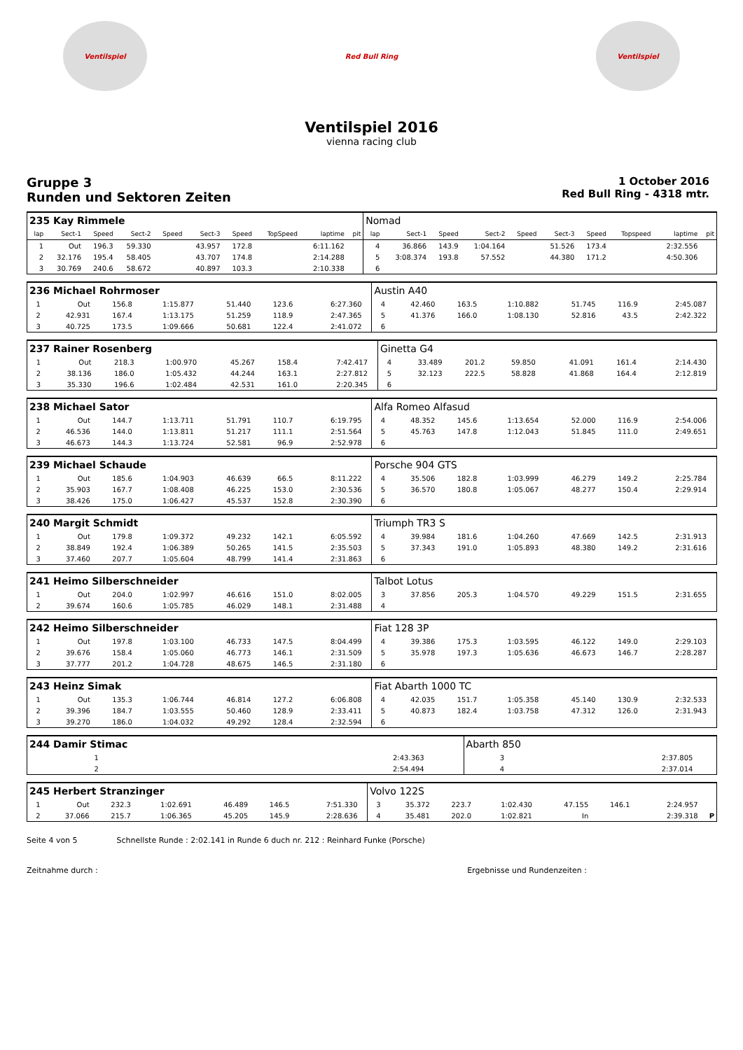Ventilspiel Red Bull Ring Ventilspiel
Ventilspiel 2016
vienna racing club
Gruppe 3
Runden und Sektoren Zeiten
1 October 2016
Red Bull Ring - 4318 mtr.
| 235 Kay Rimmele | | | | | | | | | | Nomad | | | | | | | | | |
| lap | Sect-1 | Speed | Sect-2 | Speed | Sect-3 | Speed | TopSpeed | laptime | pit | lap | Sect-1 | Speed | Sect-2 | Speed | Sect-3 | Speed | Topspeed | laptime | pit |
| 1 | Out | 196.3 | 59.330 | | 43.957 | 172.8 | | 6:11.162 | | 4 | 36.866 | 143.9 | 1:04.164 | | 51.526 | 173.4 | | 2:32.556 | |
| 2 | 32.176 | 195.4 | 58.405 | | 43.707 | 174.8 | | 2:14.288 | | 5 | 3:08.374 | 193.8 | 57.552 | | 44.380 | 171.2 | | 4:50.306 | |
| 3 | 30.769 | 240.6 | 58.672 | | 40.897 | 103.3 | | 2:10.338 | | 6 | | | | | | | | | |
| 236 Michael Rohrmoser | | | | | | | | | | Austin A40 | | | | | | | | | |
| 1 | Out | 156.8 | 1:15.877 | | 51.440 | 123.6 | | 6:27.360 | | 4 | 42.460 | 163.5 | 1:10.882 | | 51.745 | 116.9 | | 2:45.087 | |
| 2 | 42.931 | 167.4 | 1:13.175 | | 51.259 | 118.9 | | 2:47.365 | | 5 | 41.376 | 166.0 | 1:08.130 | | 52.816 | 43.5 | | 2:42.322 | |
| 3 | 40.725 | 173.5 | 1:09.666 | | 50.681 | 122.4 | | 2:41.072 | | 6 | | | | | | | | | |
| 237 Rainer Rosenberg | | | | | | | | | | Ginetta G4 | | | | | | | | | |
| 1 | Out | 218.3 | 1:00.970 | | 45.267 | 158.4 | | 7:42.417 | | 4 | 33.489 | 201.2 | 59.850 | | 41.091 | 161.4 | | 2:14.430 | |
| 2 | 38.136 | 186.0 | 1:05.432 | | 44.244 | 163.1 | | 2:27.812 | | 5 | 32.123 | 222.5 | 58.828 | | 41.868 | 164.4 | | 2:12.819 | |
| 3 | 35.330 | 196.6 | 1:02.484 | | 42.531 | 161.0 | | 2:20.345 | | 6 | | | | | | | | | |
| 238 Michael Sator | | | | | | | | | | Alfa Romeo Alfasud | | | | | | | | | |
| 1 | Out | 144.7 | 1:13.711 | | 51.791 | 110.7 | | 6:19.795 | | 4 | 48.352 | 145.6 | 1:13.654 | | 52.000 | 116.9 | | 2:54.006 | |
| 2 | 46.536 | 144.0 | 1:13.811 | | 51.217 | 111.1 | | 2:51.564 | | 5 | 45.763 | 147.8 | 1:12.043 | | 51.845 | 111.0 | | 2:49.651 | |
| 3 | 46.673 | 144.3 | 1:13.724 | | 52.581 | 96.9 | | 2:52.978 | | 6 | | | | | | | | | |
| 239 Michael Schaude | | | | | | | | | | Porsche 904 GTS | | | | | | | | | |
| 1 | Out | 185.6 | 1:04.903 | | 46.639 | 66.5 | | 8:11.222 | | 4 | 35.506 | 182.8 | 1:03.999 | | 46.279 | 149.2 | | 2:25.784 | |
| 2 | 35.903 | 167.7 | 1:08.408 | | 46.225 | 153.0 | | 2:30.536 | | 5 | 36.570 | 180.8 | 1:05.067 | | 48.277 | 150.4 | | 2:29.914 | |
| 3 | 38.426 | 175.0 | 1:06.427 | | 45.537 | 152.8 | | 2:30.390 | | 6 | | | | | | | | | |
| 240 Margit Schmidt | | | | | | | | | | Triumph TR3 S | | | | | | | | | |
| 1 | Out | 179.8 | 1:09.372 | | 49.232 | 142.1 | | 6:05.592 | | 4 | 39.984 | 181.6 | 1:04.260 | | 47.669 | 142.5 | | 2:31.913 | |
| 2 | 38.849 | 192.4 | 1:06.389 | | 50.265 | 141.5 | | 2:35.503 | | 5 | 37.343 | 191.0 | 1:05.893 | | 48.380 | 149.2 | | 2:31.616 | |
| 3 | 37.460 | 207.7 | 1:05.604 | | 48.799 | 141.4 | | 2:31.863 | | 6 | | | | | | | | | |
| 241 Heimo Silberschneider | | | | | | | | | | Talbot Lotus | | | | | | | | | |
| 1 | Out | 204.0 | 1:02.997 | | 46.616 | 151.0 | | 8:02.005 | | 3 | 37.856 | 205.3 | 1:04.570 | | 49.229 | 151.5 | | 2:31.655 | |
| 2 | 39.674 | 160.6 | 1:05.785 | | 46.029 | 148.1 | | 2:31.488 | | 4 | | | | | | | | | |
| 242 Heimo Silberschneider | | | | | | | | | | Fiat 128 3P | | | | | | | | | |
| 1 | Out | 197.8 | 1:03.100 | | 46.733 | 147.5 | | 8:04.499 | | 4 | 39.386 | 175.3 | 1:03.595 | | 46.122 | 149.0 | | 2:29.103 | |
| 2 | 39.676 | 158.4 | 1:05.060 | | 46.773 | 146.1 | | 2:31.509 | | 5 | 35.978 | 197.3 | 1:05.636 | | 46.673 | 146.7 | | 2:28.287 | |
| 3 | 37.777 | 201.2 | 1:04.728 | | 48.675 | 146.5 | | 2:31.180 | | 6 | | | | | | | | | |
| 243 Heinz Simak | | | | | | | | | | Fiat Abarth 1000 TC | | | | | | | | | |
| 1 | Out | 135.3 | 1:06.744 | | 46.814 | 127.2 | | 6:06.808 | | 4 | 42.035 | 151.7 | 1:05.358 | | 45.140 | 130.9 | | 2:32.533 | |
| 2 | 39.396 | 184.7 | 1:03.555 | | 50.460 | 128.9 | | 2:33.411 | | 5 | 40.873 | 182.4 | 1:03.758 | | 47.312 | 126.0 | | 2:31.943 | |
| 3 | 39.270 | 186.0 | 1:04.032 | | 49.292 | 128.4 | | 2:32.594 | | 6 | | | | | | | | | |
| 244 Damir Stimac | | | | Abarth 850 | | | |
| 1 | | 2:43.363 | | 3 | | 2:37.805 | |
| 2 | | 2:54.494 | | 4 | | 2:37.014 | |
| 245 Herbert Stranzinger | | | | | | | | | | Volvo 122S | | | | | | | | | |
| 1 | Out | 232.3 | 1:02.691 | | 46.489 | 146.5 | | 7:51.330 | | 3 | 35.372 | 223.7 | 1:02.430 | | 47.155 | 146.1 | | 2:24.957 | |
| 2 | 37.066 | 215.7 | 1:06.365 | | 45.205 | 145.9 | | 2:28.636 | | 4 | 35.481 | 202.0 | 1:02.821 | | In | | | 2:39.318 | P |
Seite 4 von 5 Schnellste Runde : 2:02.141 in Runde 6 duch nr. 212 : Reinhard Funke (Porsche)
Zeitnahme durch : Ergebnisse und Rundenzeiten :